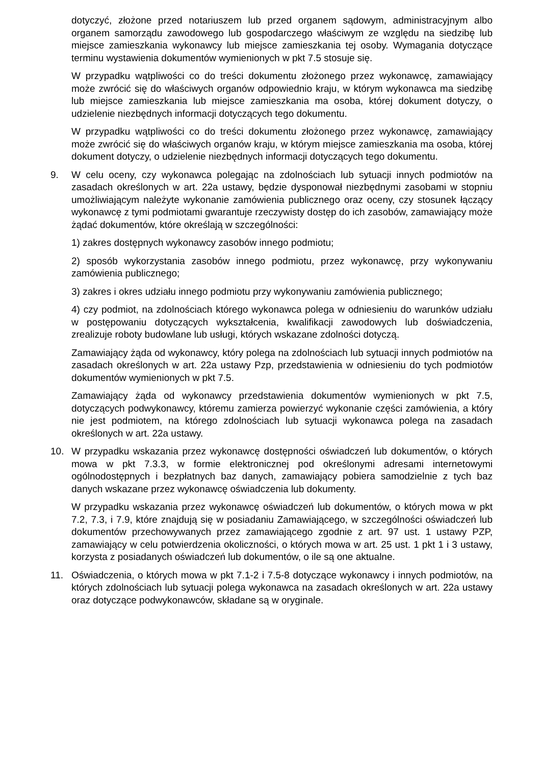dotyczyć, złożone przed notariuszem lub przed organem sądowym, administracyjnym albo organem samorządu zawodowego lub gospodarczego właściwym ze względu na siedzibę lub miejsce zamieszkania wykonawcy lub miejsce zamieszkania tej osoby. Wymagania dotyczące terminu wystawienia dokumentów wymienionych w pkt 7.5 stosuje się.
W przypadku wątpliwości co do treści dokumentu złożonego przez wykonawcę, zamawiający może zwrócić się do właściwych organów odpowiednio kraju, w którym wykonawca ma siedzibę lub miejsce zamieszkania lub miejsce zamieszkania ma osoba, której dokument dotyczy, o udzielenie niezbędnych informacji dotyczących tego dokumentu.
W przypadku wątpliwości co do treści dokumentu złożonego przez wykonawcę, zamawiający może zwrócić się do właściwych organów kraju, w którym miejsce zamieszkania ma osoba, której dokument dotyczy, o udzielenie niezbędnych informacji dotyczących tego dokumentu.
9. W celu oceny, czy wykonawca polegając na zdolnościach lub sytuacji innych podmiotów na zasadach określonych w art. 22a ustawy, będzie dysponował niezbędnymi zasobami w stopniu umożliwiającym należyte wykonanie zamówienia publicznego oraz oceny, czy stosunek łączący wykonawcę z tymi podmiotami gwarantuje rzeczywisty dostęp do ich zasobów, zamawiający może żądać dokumentów, które określają w szczególności:
1) zakres dostępnych wykonawcy zasobów innego podmiotu;
2) sposób wykorzystania zasobów innego podmiotu, przez wykonawcę, przy wykonywaniu zamówienia publicznego;
3) zakres i okres udziału innego podmiotu przy wykonywaniu zamówienia publicznego;
4) czy podmiot, na zdolnościach którego wykonawca polega w odniesieniu do warunków udziału w postępowaniu dotyczących wykształcenia, kwalifikacji zawodowych lub doświadczenia, zrealizuje roboty budowlane lub usługi, których wskazane zdolności dotyczą.
Zamawiający żąda od wykonawcy, który polega na zdolnościach lub sytuacji innych podmiotów na zasadach określonych w art. 22a ustawy Pzp, przedstawienia w odniesieniu do tych podmiotów dokumentów wymienionych w pkt 7.5.
Zamawiający żąda od wykonawcy przedstawienia dokumentów wymienionych w pkt 7.5, dotyczących podwykonawcy, któremu zamierza powierzyć wykonanie części zamówienia, a który nie jest podmiotem, na którego zdolnościach lub sytuacji wykonawca polega na zasadach określonych w art. 22a ustawy.
10. W przypadku wskazania przez wykonawcę dostępności oświadczeń lub dokumentów, o których mowa w pkt 7.3.3, w formie elektronicznej pod określonymi adresami internetowymi ogólnodostępnych i bezpłatnych baz danych, zamawiający pobiera samodzielnie z tych baz danych wskazane przez wykonawcę oświadczenia lub dokumenty.
W przypadku wskazania przez wykonawcę oświadczeń lub dokumentów, o których mowa w pkt 7.2, 7.3, i 7.9, które znajdują się w posiadaniu Zamawiającego, w szczególności oświadczeń lub dokumentów przechowywanych przez zamawiającego zgodnie z art. 97 ust. 1 ustawy PZP, zamawiający w celu potwierdzenia okoliczności, o których mowa w art. 25 ust. 1 pkt 1 i 3 ustawy, korzysta z posiadanych oświadczeń lub dokumentów, o ile są one aktualne.
11. Oświadczenia, o których mowa w pkt 7.1-2 i 7.5-8 dotyczące wykonawcy i innych podmiotów, na których zdolnościach lub sytuacji polega wykonawca na zasadach określonych w art. 22a ustawy oraz dotyczące podwykonawców, składane są w oryginale.